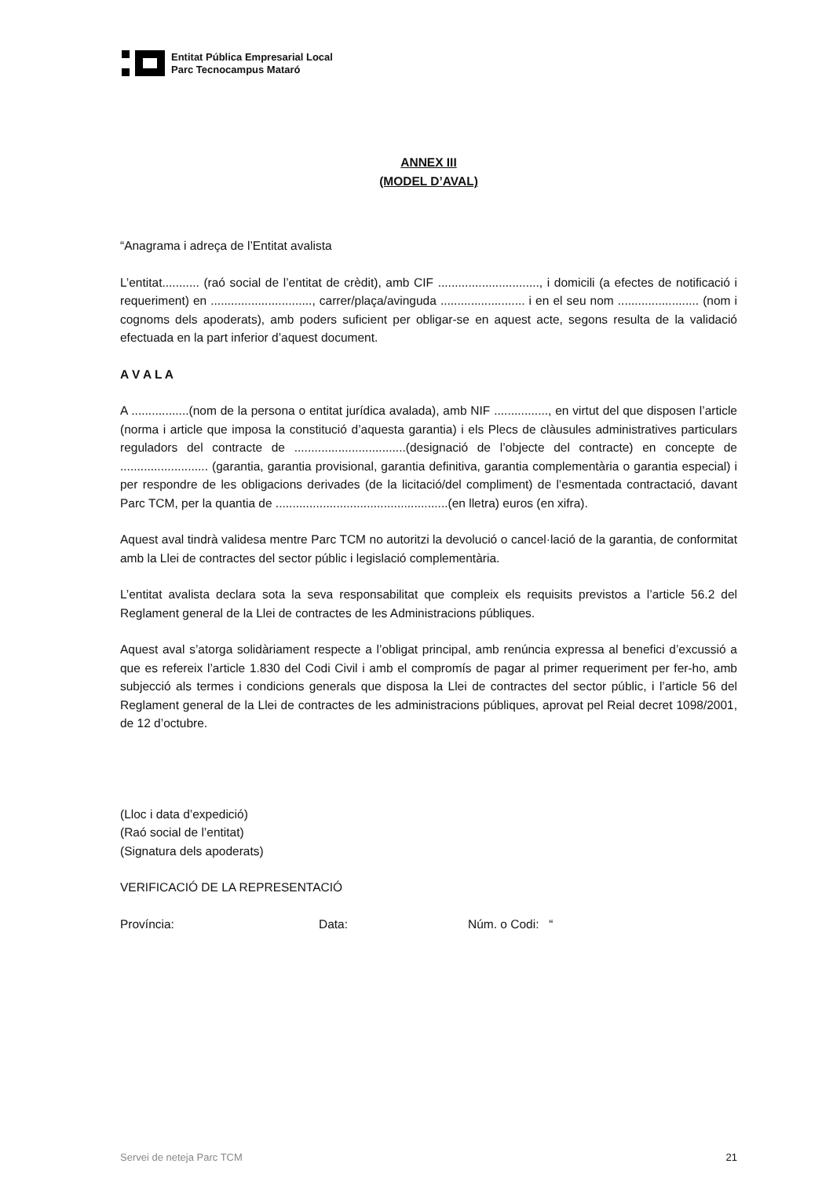Entitat Pública Empresarial Local
Parc Tecnocampus Mataró
ANNEX III
(MODEL D’AVAL)
“Anagrama i adreça de l’Entitat avalista
L’entitat........... (raó social de l’entitat de crèdit), amb CIF .............................., i domicili (a efectes de notificació i requeriment) en .............................., carrer/plaça/avinguda ......................... i en el seu nom ........................ (nom i cognoms dels apoderats), amb poders suficient per obligar-se en aquest acte, segons resulta de la validació efectuada en la part inferior d’aquest document.
A V A L A
A .................(nom de la persona o entitat jurídica avalada), amb NIF ................, en virtut del que disposen l’article (norma i article que imposa la constitució d’aquesta garantia) i els Plecs de clàusules administratives particulars reguladors del contracte de .................................(designació de l’objecte del contracte) en concepte de .......................... (garantia, garantia provisional, garantia definitiva, garantia complementària o garantia especial) i per respondre de les obligacions derivades (de la licitació/del compliment) de l’esmentada contractació, davant Parc TCM, per la quantia de ...................................................(en lletra) euros (en xifra).
Aquest aval tindrà validesa mentre Parc TCM no autoritzi la devolució o cancel·lació de la garantia, de conformitat amb la Llei de contractes del sector públic i legislació complementària.
L’entitat avalista declara sota la seva responsabilitat que compleix els requisits previstos a l’article 56.2 del Reglament general de la Llei de contractes de les Administracions públiques.
Aquest aval s’atorga solidàriament respecte a l’obligat principal, amb renúncia expressa al benefici d’excussió a que es refereix l’article 1.830 del Codi Civil i amb el compromís de pagar al primer requeriment per fer-ho, amb subjecció als termes i condicions generals que disposa la Llei de contractes del sector públic, i l’article 56 del Reglament general de la Llei de contractes de les administracions públiques, aprovat pel Reial decret 1098/2001, de 12 d’octubre.
(Lloc i data d’expedició)
(Raó social de l’entitat)
(Signatura dels apoderats)
VERIFICACIÓ DE LA REPRESENTACIÓ
Província: Data: Núm. o Codi: “
Servei de neteja Parc TCM 21